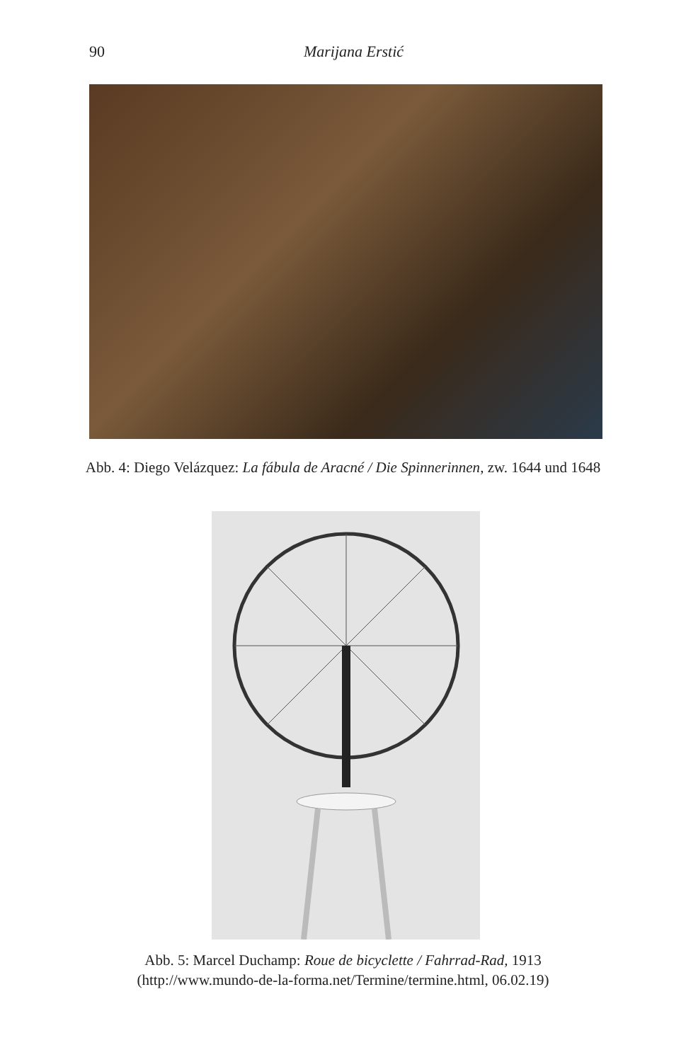90
Marijana Erstić
Abb. 4: Diego Velázquez: La fábula de Aracné / Die Spinnerinnen, zw. 1644 und 1648
Abb. 5: Marcel Duchamp: Roue de bicyclette / Fahrrad-Rad, 1913
(http://www.mundo-de-la-forma.net/Termine/termine.html, 06.02.19)